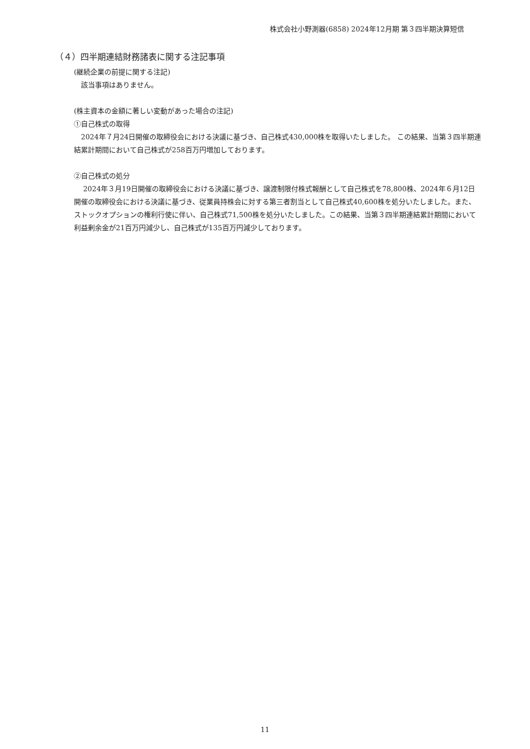株式会社小野測器(6858) 2024年12月期 第３四半期決算短信
（４）四半期連結財務諸表に関する注記事項
(継続企業の前提に関する注記)
　該当事項はありません。
(株主資本の金額に著しい変動があった場合の注記)
①自己株式の取得
　2024年７月24日開催の取締役会における決議に基づき、自己株式430,000株を取得いたしました。 この結果、当第３四半期連結累計期間において自己株式が258百万円増加しております。
②自己株式の処分
　 2024年３月19日開催の取締役会における決議に基づき、譲渡制限付株式報酬として自己株式を78,800株、2024年６月12日開催の取締役会における決議に基づき、従業員持株会に対する第三者割当として自己株式40,600株を処分いたしました。また、ストックオプションの権利行使に伴い、自己株式71,500株を処分いたしました。この結果、当第３四半期連結累計期間において利益剰余金が21百万円減少し、自己株式が135百万円減少しております。
11